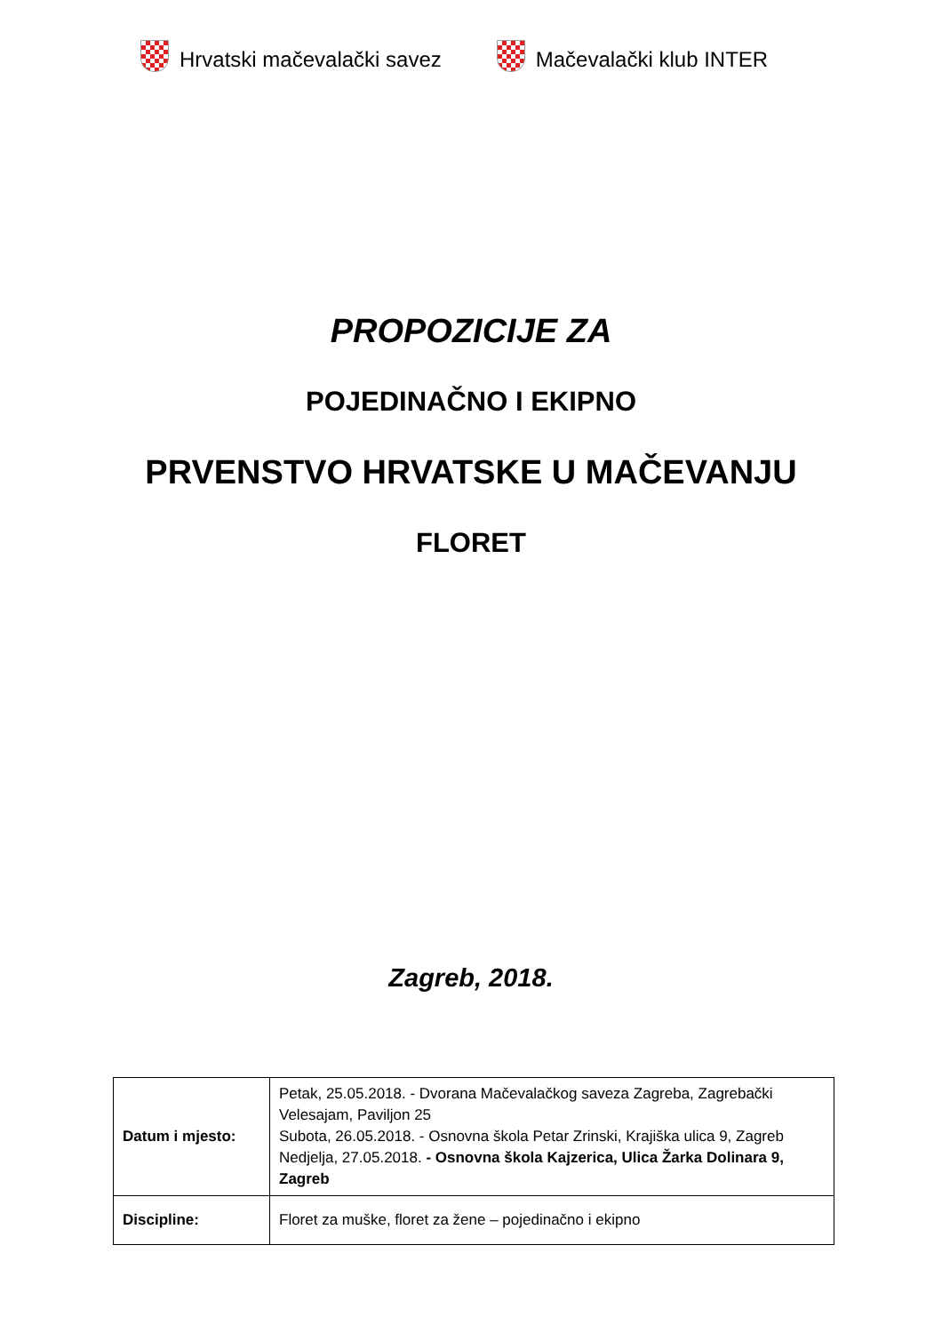Hrvatski mačevalački savez Mačevalački klub INTER
PROPOZICIJE ZA
POJEDINAČNO I EKIPNO
PRVENSTVO HRVATSKE U MAČEVANJU
FLORET
Zagreb, 2018.
| Datum i mjesto: | Petak, 25.05.2018. - Dvorana Mačevalačkog saveza Zagreba, Zagrebački Velesajam, Paviljon 25 Subota, 26.05.2018. - Osnovna škola Petar Zrinski, Krajiška ulica 9, Zagreb Nedjelja, 27.05.2018. - Osnovna škola Kajzerica, Ulica Žarka Dolinara 9, Zagreb |
| Discipline: | Floret za muške, floret za žene – pojedinačno i ekipno |